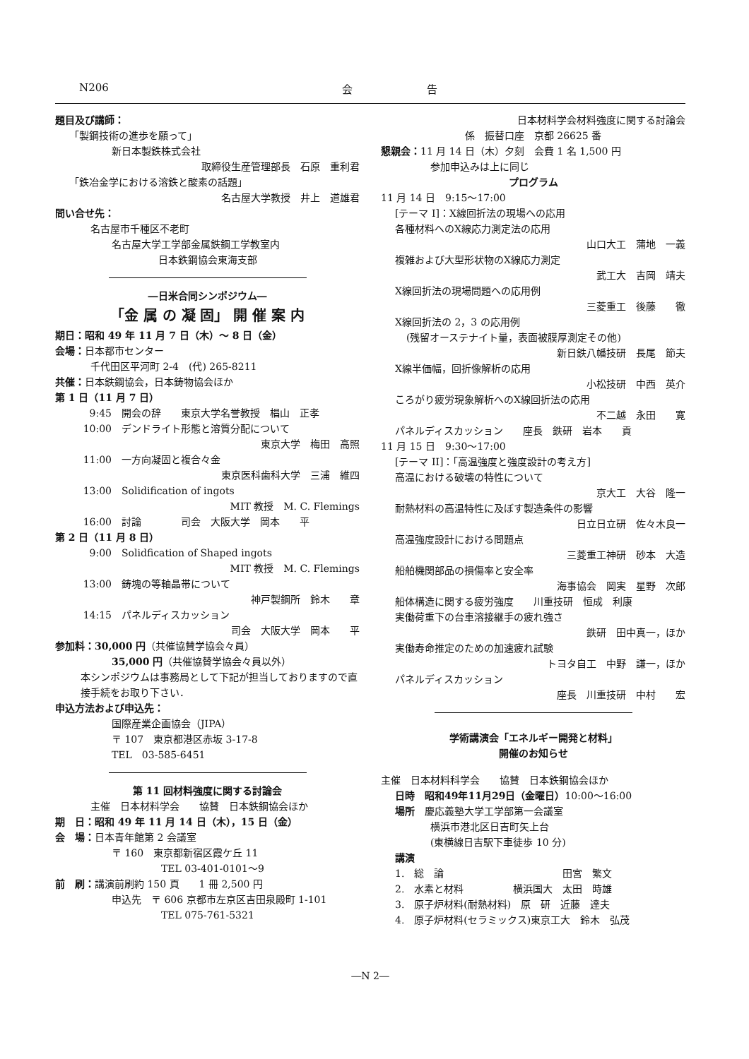N206 会　　　　　　　告
題目及び講師：
「製鋼技術の進歩を願って」
新日本製鉄株式会社
取締役生産管理部長　石原　重利君
「鉄冶金学における溶鉄と酸素の話題」
名古屋大学教授　井上　道雄君
問い合せ先：
名古屋市千種区不老町
名古屋大学工学部金属鉄鋼工学教室内
日本鉄鋼協会東海支部
―日米合同シンポジウム―
「金 属 の 凝 固」 開 催 案 内
期日：昭和 49 年 11 月 7 日（木）～ 8 日（金）
会場：日本都市センター
千代田区平河町 2-4　(代) 265-8211
共催：日本鉄鋼協会，日本鋳物協会ほか
第 1 日（11 月 7 日）
9:45 開会の辞　　東京大学名誉教授　椙山　正孝
10:00 デンドライト形態と溶質分配について
東京大学　梅田　高照
11:00 一方向凝固と複合々金
東京医科歯科大学　三浦　維四
13:00 Solidification of ingots
MIT 教授　M. C. Flemings
16:00 討論　　　　司会　大阪大学　岡本　　平
第 2 日（11 月 8 日）
9:00 Solidfication of Shaped ingots
MIT 教授　M. C. Flemings
13:00 鋳塊の等軸晶帯について
神戸製鋼所　鈴木　　章
14:15 パネルディスカッション
司会　大阪大学　岡本　　平
参加料：30,000 円（共催協賛学協会々員）
35,000 円（共催協賛学協会々員以外）
本シンポジウムは事務局として下記が担当しておりますので直接手続をお取り下さい．
申込方法および申込先：
国際産業企画協会（JIPA）
〒 107　東京都港区赤坂 3-17-8
TEL　03-585-6451
第 11 回材料強度に関する討論会
主催　日本材料学会　　協賛　日本鉄鋼協会ほか
期　日：昭和 49 年 11 月 14 日（木），15 日（金）
会　場：日本青年館第 2 会議室
〒 160　東京都新宿区霞ケ丘 11
TEL 03-401-0101～9
前　刷：講演前刷約 150 頁　　1 冊 2,500 円
申込先　〒 606 京都市左京区吉田泉殿町 1-101
TEL 075-761-5321
日本材料学会材料強度に関する討論会
係　振替口座　京都 26625 番
懇親会：11 月 14 日（木）夕刻　会費 1 名 1,500 円
参加申込みは上に同じ
プログラム
11 月 14 日　9:15～17:00
[テーマ I]：X線回折法の現場への応用
各種材料へのX線応力測定法の応用
山口大工　蒲地　一義
複雑および大型形状物のX線応力測定
武工大　吉岡　靖夫
X線回折法の現場問題への応用例
三菱重工　後藤　　徹
X線回折法の 2，3 の応用例
(残留オーステナイト量，表面被膜厚測定その他)
新日鉄八幡技研　長尾　節夫
X線半価幅，回折像解析の応用
小松技研　中西　英介
ころがり疲労現象解析へのX線回折法の応用
不二越　永田　　寛
パネルディスカッション　　座長　鉄研　岩本　　貢
11 月 15 日　9:30～17:00
[テーマ II]：「高温強度と強度設計の考え方]
高温における破壊の特性について
京大工　大谷　隆一
耐熱材料の高温特性に及ぼす製造条件の影響
日立日立研　佐々木良一
高温強度設計における問題点
三菱重工神研　砂本　大造
船舶機関部品の損傷率と安全率
海事協会　岡実　星野　次郎
船体構造に関する疲労強度　　川重技研　恒成　利康
実働荷重下の台車溶接継手の疲れ強さ
鉄研　田中真一，ほか
実働寿命推定のための加速疲れ試験
トヨタ自工　中野　謙一，ほか
パネルディスカッション
座長　川重技研　中村　　宏
学術講演会「エネルギー開発と材料」
開催のお知らせ
主催　日本材料科学会　　協賛　日本鉄鋼協会ほか
日時　昭和49年11月29日（金曜日）10:00～16:00
場所　慶応義塾大学工学部第一会議室
横浜市港北区日吉町矢上台
(東横線日吉駅下車徒歩 10 分)
講演
1.　総　論　　　　　　　　　　　　田宮　繁文
2.　水素と材料　　　　　横浜国大　太田　時雄
3.　原子炉材料(耐熱材料)　原　研　近藤　達夫
4.　原子炉材料(セラミックス)東京工大　鈴木　弘茂
―N 2―